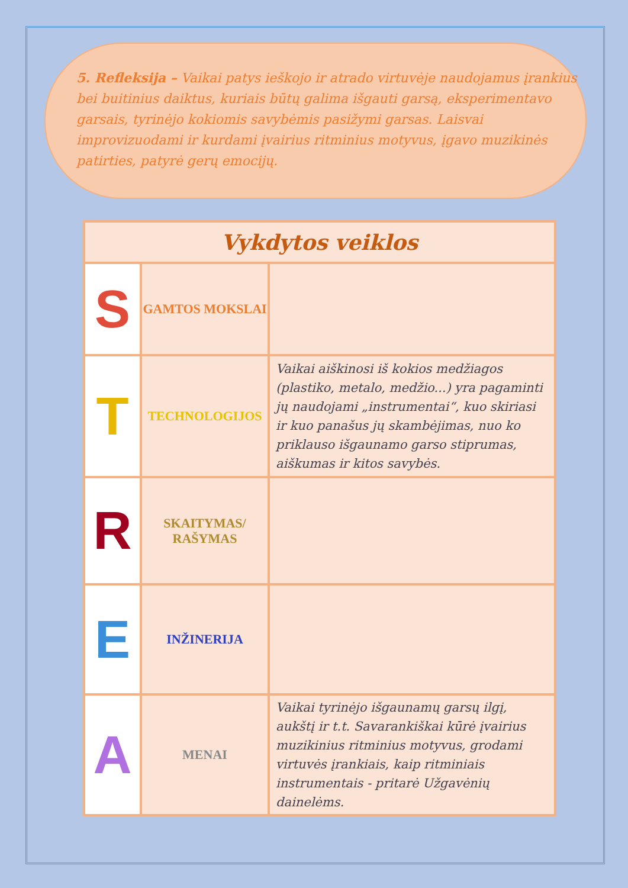5. Refleksija – Vaikai patys ieškojo ir atrado virtuvėje naudojamus įrankius bei buitinius daiktus, kuriais būtų galima išgauti garsą, eksperimentavo garsais, tyrinėjo kokiomis savybėmis pasižymi garsas. Laisvai improvizuodami ir kurdami įvairius ritminius motyvus, įgavo muzikinės patirties, patyrė gerų emocijų.
| Vykdytos veiklos | | |
| --- | --- | --- |
| S | GAMTOS MOKSLAI | |
| T | TECHNOLOGIJOS | Vaikai aiškinosi iš kokios medžiagos (plastiko, metalo, medžio...) yra pagaminti jų naudojami „instrumentai“, kuo skiriasi ir kuo panašus jų skambėjimas, nuo ko priklauso išgaunamo garso stiprumas, aiškumas ir kitos savybės. |
| R | SKAITYMAS/ RAŠYMAS | |
| E | INŽINERIJA | |
| A | MENAI | Vaikai tyrinėjo išgaunamų garsų ilgį, aukštį ir t.t. Savarankiškai kūrė įvairius muzikinius ritminius motyvus, grodami virtuvės įrankiais, kaip ritminiais instrumentais - pritarė Užgavėnių dainelėms. |